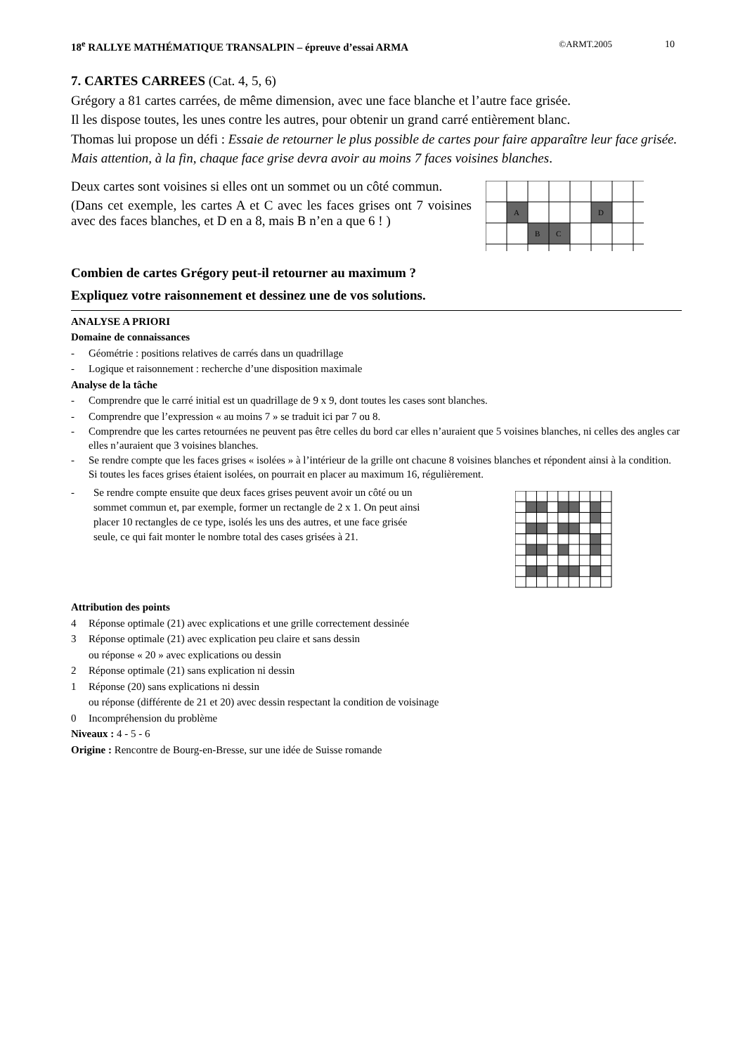18<sup>e</sup> RALLYE MATHÉMATIQUE TRANSALPIN – épreuve d’essai ARMA ©ARMT.2005 10
7. CARTES CARREES (Cat. 4, 5, 6)
Grégory a 81 cartes carrées, de même dimension, avec une face blanche et l’autre face grisée.
Il les dispose toutes, les unes contre les autres, pour obtenir un grand carré entièrement blanc.
Thomas lui propose un défi : Essaie de retourner le plus possible de cartes pour faire apparaître leur face grisée.
Mais attention, à la fin, chaque face grise devra avoir au moins 7 faces voisines blanches.
Deux cartes sont voisines si elles ont un sommet ou un côté commun.
(Dans cet exemple, les cartes A et C avec les faces grises ont 7 voisines avec des faces blanches, et D en a 8, mais B n’en a que 6 ! )
A
D
B
C
Combien de cartes Grégory peut-il retourner au maximum ?
Expliquez votre raisonnement et dessinez une de vos solutions.
ANALYSE A PRIORI
Domaine de connaissances
- Géométrie : positions relatives de carrés dans un quadrillage
- Logique et raisonnement : recherche d’une disposition maximale
Analyse de la tâche
- Comprendre que le carré initial est un quadrillage de 9 x 9, dont toutes les cases sont blanches.
- Comprendre que l’expression « au moins 7 » se traduit ici par 7 ou 8.
- Comprendre que les cartes retournées ne peuvent pas être celles du bord car elles n’auraient que 5 voisines blanches, ni celles des angles car elles n’auraient que 3 voisines blanches.
- Se rendre compte que les faces grises « isolées » à l’intérieur de la grille ont chacune 8 voisines blanches et répondent ainsi à la condition. Si toutes les faces grises étaient isolées, on pourrait en placer au maximum 16, régulièrement.
- Se rendre compte ensuite que deux faces grises peuvent avoir un côté ou un sommet commun et, par exemple, former un rectangle de 2 x 1. On peut ainsi placer 10 rectangles de ce type, isolés les uns des autres, et une face grisée seule, ce qui fait monter le nombre total des cases grisées à 21.
Attribution des points
4 Réponse optimale (21) avec explications et une grille correctement dessinée
3 Réponse optimale (21) avec explication peu claire et sans dessin
ou réponse « 20 » avec explications ou dessin
2 Réponse optimale (21) sans explication ni dessin
1 Réponse (20) sans explications ni dessin
ou réponse (différente de 21 et 20) avec dessin respectant la condition de voisinage
0 Incompréhension du problème
Niveaux : 4 - 5 - 6
Origine : Rencontre de Bourg-en-Bresse, sur une idée de Suisse romande